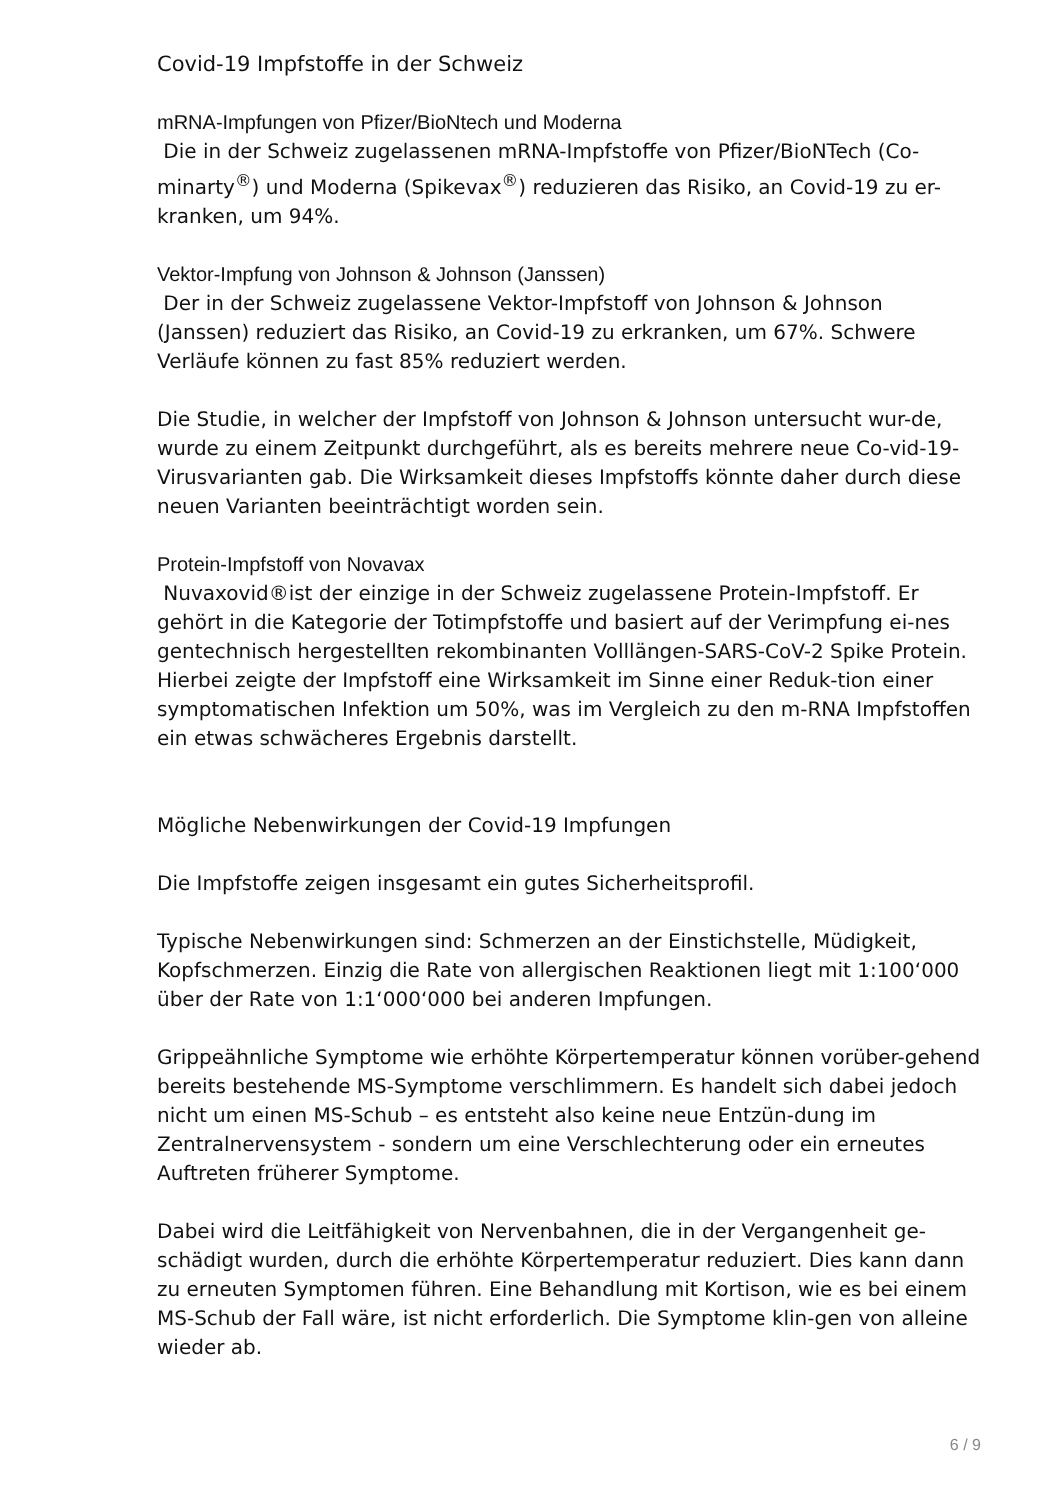Covid-19 Impfstoffe in der Schweiz
mRNA-Impfungen von Pfizer/BioNtech und Moderna
Die in der Schweiz zugelassenen mRNA-Impfstoffe von Pfizer/BioNTech (Co-minarty<sup>®</sup>) und Moderna (Spikevax<sup>®</sup>) reduzieren das Risiko, an Covid-19 zu er-kranken, um 94%.
Vektor-Impfung von Johnson & Johnson (Janssen)
Der in der Schweiz zugelassene Vektor-Impfstoff von Johnson & Johnson (Janssen) reduziert das Risiko, an Covid-19 zu erkranken, um 67%. Schwere Verläufe können zu fast 85% reduziert werden.
Die Studie, in welcher der Impfstoff von Johnson & Johnson untersucht wur-de, wurde zu einem Zeitpunkt durchgeführt, als es bereits mehrere neue Co-vid-19-Virusvarianten gab. Die Wirksamkeit dieses Impfstoffs könnte daher durch diese neuen Varianten beeinträchtigt worden sein.
Protein-Impfstoff von Novavax
Nuvaxovid®ist der einzige in der Schweiz zugelassene Protein-Impfstoff. Er gehört in die Kategorie der Totimpfstoffe und basiert auf der Verimpfung ei-nes gentechnisch hergestellten rekombinanten Volllängen-SARS-CoV-2 Spike Protein. Hierbei zeigte der Impfstoff eine Wirksamkeit im Sinne einer Reduk-tion einer symptomatischen Infektion um 50%, was im Vergleich zu den m-RNA Impfstoffen ein etwas schwächeres Ergebnis darstellt.
Mögliche Nebenwirkungen der Covid-19 Impfungen
Die Impfstoffe zeigen insgesamt ein gutes Sicherheitsprofil.
Typische Nebenwirkungen sind: Schmerzen an der Einstichstelle, Müdigkeit, Kopfschmerzen. Einzig die Rate von allergischen Reaktionen liegt mit 1:100‘000 über der Rate von 1:1‘000‘000 bei anderen Impfungen.
Grippeähnliche Symptome wie erhöhte Körpertemperatur können vorüber-gehend bereits bestehende MS-Symptome verschlimmern. Es handelt sich dabei jedoch nicht um einen MS-Schub – es entsteht also keine neue Entzün-dung im Zentralnervensystem - sondern um eine Verschlechterung oder ein erneutes Auftreten früherer Symptome.
Dabei wird die Leitfähigkeit von Nervenbahnen, die in der Vergangenheit ge-schädigt wurden, durch die erhöhte Körpertemperatur reduziert. Dies kann dann zu erneuten Symptomen führen. Eine Behandlung mit Kortison, wie es bei einem MS-Schub der Fall wäre, ist nicht erforderlich. Die Symptome klin-gen von alleine wieder ab.
6 / 9